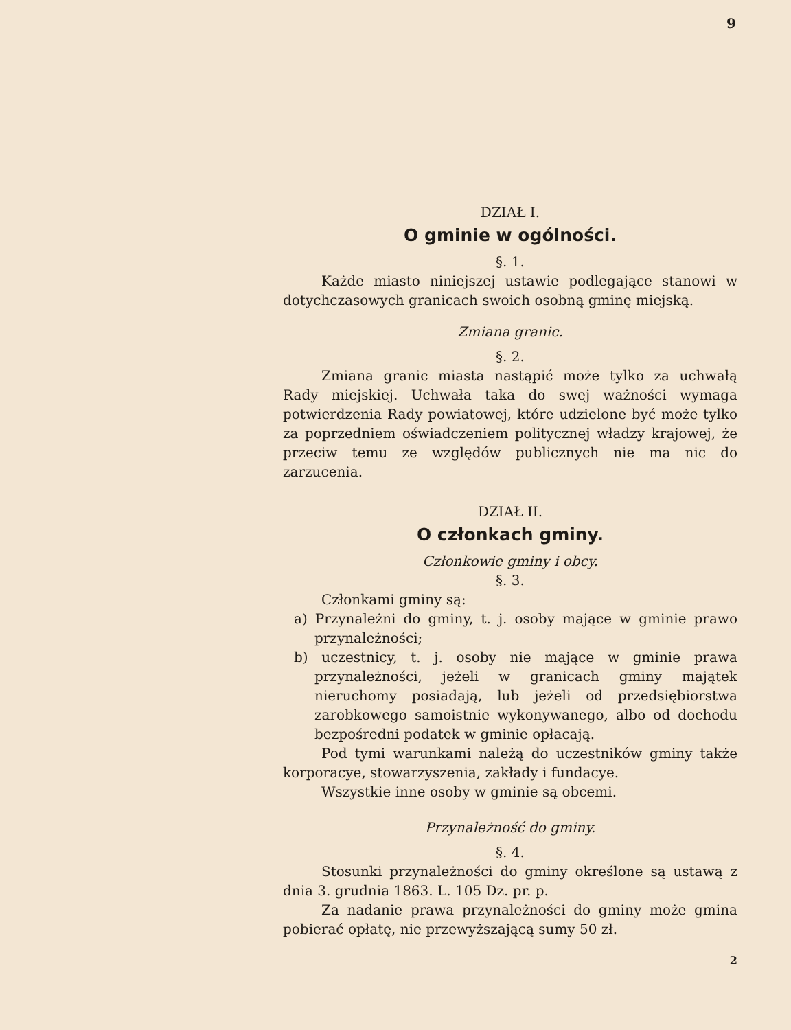9
DZIAŁ I.
O gminie w ogólności.
§. 1.
Każde miasto niniejszej ustawie podlegające stanowi w dotychczasowych granicach swoich osobną gminę miejską.
Zmiana granic.
§. 2.
Zmiana granic miasta nastąpić może tylko za uchwałą Rady miejskiej. Uchwała taka do swej ważności wymaga potwierdzenia Rady powiatowej, które udzielone być może tylko za poprzedniem oświadczeniem politycznej władzy krajowej, że przeciw temu ze względów publicznych nie ma nic do zarzucenia.
DZIAŁ II.
O członkach gminy.
Członkowie gminy i obcy.
§. 3.
Członkami gminy są:
a) Przynależni do gminy, t. j. osoby mające w gminie prawo przynależności;
b) uczestnicy, t. j. osoby nie mające w gminie prawa przynależności, jeżeli w granicach gminy majątek nieruchomy posiadają, lub jeżeli od przedsiębiorstwa zarobkowego samoistnie wykonywanego, albo od dochodu bezpośredni podatek w gminie opłacają.
Pod tymi warunkami należą do uczestników gminy także korporacye, stowarzyszenia, zakłady i fundacye.
Wszystkie inne osoby w gminie są obcemi.
Przynależność do gminy.
§. 4.
Stosunki przynależności do gminy określone są ustawą z dnia 3. grudnia 1863. L. 105 Dz. pr. p.
Za nadanie prawa przynależności do gminy może gmina pobierać opłatę, nie przewyższającą sumy 50 zł.
2